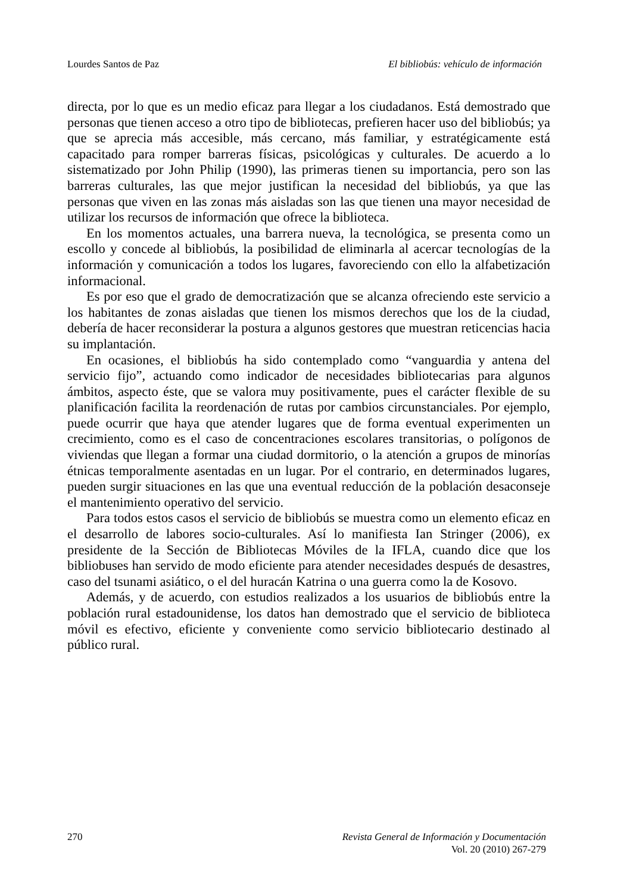Lourdes Santos de Paz El bibliobús: vehículo de información
directa, por lo que es un medio eficaz para llegar a los ciudadanos. Está demostrado que personas que tienen acceso a otro tipo de bibliotecas, prefieren hacer uso del bibliobús; ya que se aprecia más accesible, más cercano, más familiar, y estratégicamente está capacitado para romper barreras físicas, psicológicas y culturales. De acuerdo a lo sistematizado por John Philip (1990), las primeras tienen su importancia, pero son las barreras culturales, las que mejor justifican la necesidad del bibliobús, ya que las personas que viven en las zonas más aisladas son las que tienen una mayor necesidad de utilizar los recursos de información que ofrece la biblioteca.
En los momentos actuales, una barrera nueva, la tecnológica, se presenta como un escollo y concede al bibliobús, la posibilidad de eliminarla al acercar tecnologías de la información y comunicación a todos los lugares, favoreciendo con ello la alfabetización informacional.
Es por eso que el grado de democratización que se alcanza ofreciendo este servicio a los habitantes de zonas aisladas que tienen los mismos derechos que los de la ciudad, debería de hacer reconsiderar la postura a algunos gestores que muestran reticencias hacia su implantación.
En ocasiones, el bibliobús ha sido contemplado como “vanguardia y antena del servicio fijo”, actuando como indicador de necesidades bibliotecarias para algunos ámbitos, aspecto éste, que se valora muy positivamente, pues el carácter flexible de su planificación facilita la reordenación de rutas por cambios circunstanciales. Por ejemplo, puede ocurrir que haya que atender lugares que de forma eventual experimenten un crecimiento, como es el caso de concentraciones escolares transitorias, o polígonos de viviendas que llegan a formar una ciudad dormitorio, o la atención a grupos de minorías étnicas temporalmente asentadas en un lugar. Por el contrario, en determinados lugares, pueden surgir situaciones en las que una eventual reducción de la población desaconseje el mantenimiento operativo del servicio.
Para todos estos casos el servicio de bibliobús se muestra como un elemento eficaz en el desarrollo de labores socio-culturales. Así lo manifiesta Ian Stringer (2006), ex presidente de la Sección de Bibliotecas Móviles de la IFLA, cuando dice que los bibliobuses han servido de modo eficiente para atender necesidades después de desastres, caso del tsunami asiático, o el del huracán Katrina o una guerra como la de Kosovo.
Además, y de acuerdo, con estudios realizados a los usuarios de bibliobús entre la población rural estadounidense, los datos han demostrado que el servicio de biblioteca móvil es efectivo, eficiente y conveniente como servicio bibliotecario destinado al público rural.
270 Revista General de Información y Documentación
Vol. 20 (2010) 267-279